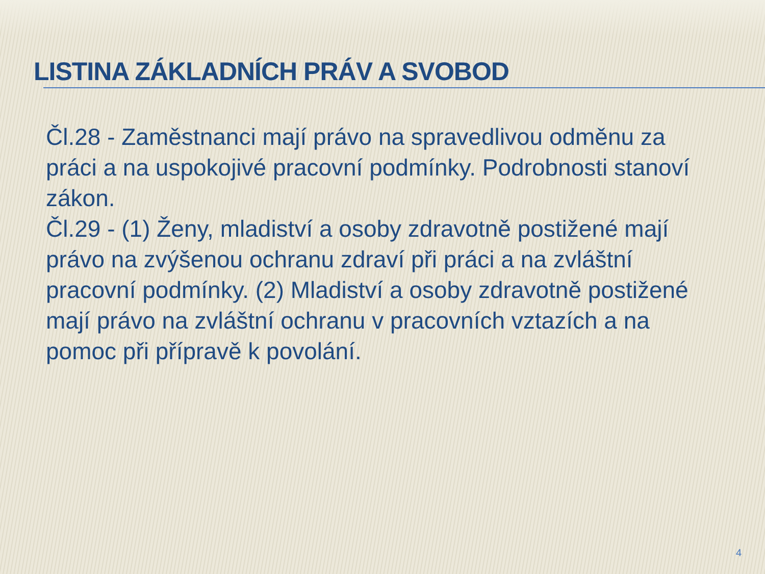LISTINA ZÁKLADNÍCH PRÁV A SVOBOD
Čl.28 - Zaměstnanci mají právo na spravedlivou odměnu za práci a na uspokojivé pracovní podmínky. Podrobnosti stanoví zákon.
Čl.29 - (1) Ženy, mladiství a osoby zdravotně postižené mají právo na zvýšenou ochranu zdraví při práci a na zvláštní pracovní podmínky. (2) Mladiství a osoby zdravotně postižené mají právo na zvláštní ochranu v pracovních vztazích a na pomoc při přípravě k povolání.
4